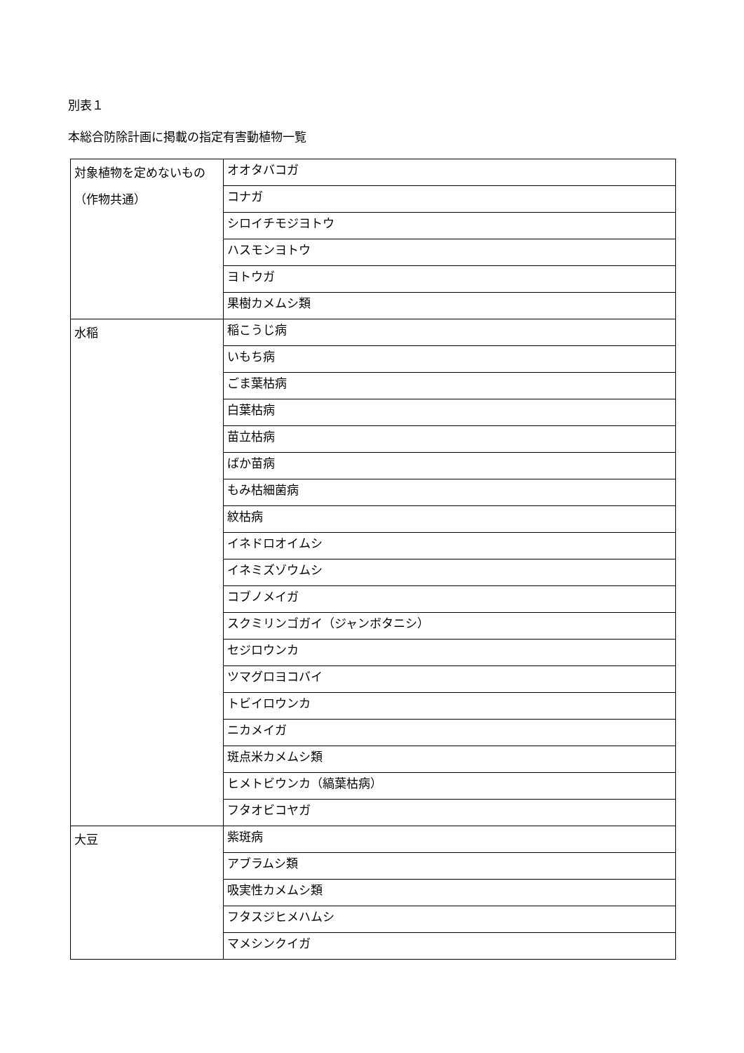別表１
本総合防除計画に掲載の指定有害動植物一覧
| 対象植物を定めないもの（作物共通） | オオタバコガ |
| | コナガ |
| | シロイチモジヨトウ |
| | ハスモンヨトウ |
| | ヨトウガ |
| | 果樹カメムシ類 |
| 水稲 | 稲こうじ病 |
| | いもち病 |
| | ごま葉枯病 |
| | 白葉枯病 |
| | 苗立枯病 |
| | ばか苗病 |
| | もみ枯細菌病 |
| | 紋枯病 |
| | イネドロオイムシ |
| | イネミズゾウムシ |
| | コブノメイガ |
| | スクミリンゴガイ（ジャンボタニシ） |
| | セジロウンカ |
| | ツマグロヨコバイ |
| | トビイロウンカ |
| | ニカメイガ |
| | 斑点米カメムシ類 |
| | ヒメトビウンカ（縞葉枯病） |
| | フタオビコヤガ |
| 大豆 | 紫斑病 |
| | アブラムシ類 |
| | 吸実性カメムシ類 |
| | フタスジヒメハムシ |
| | マメシンクイガ |